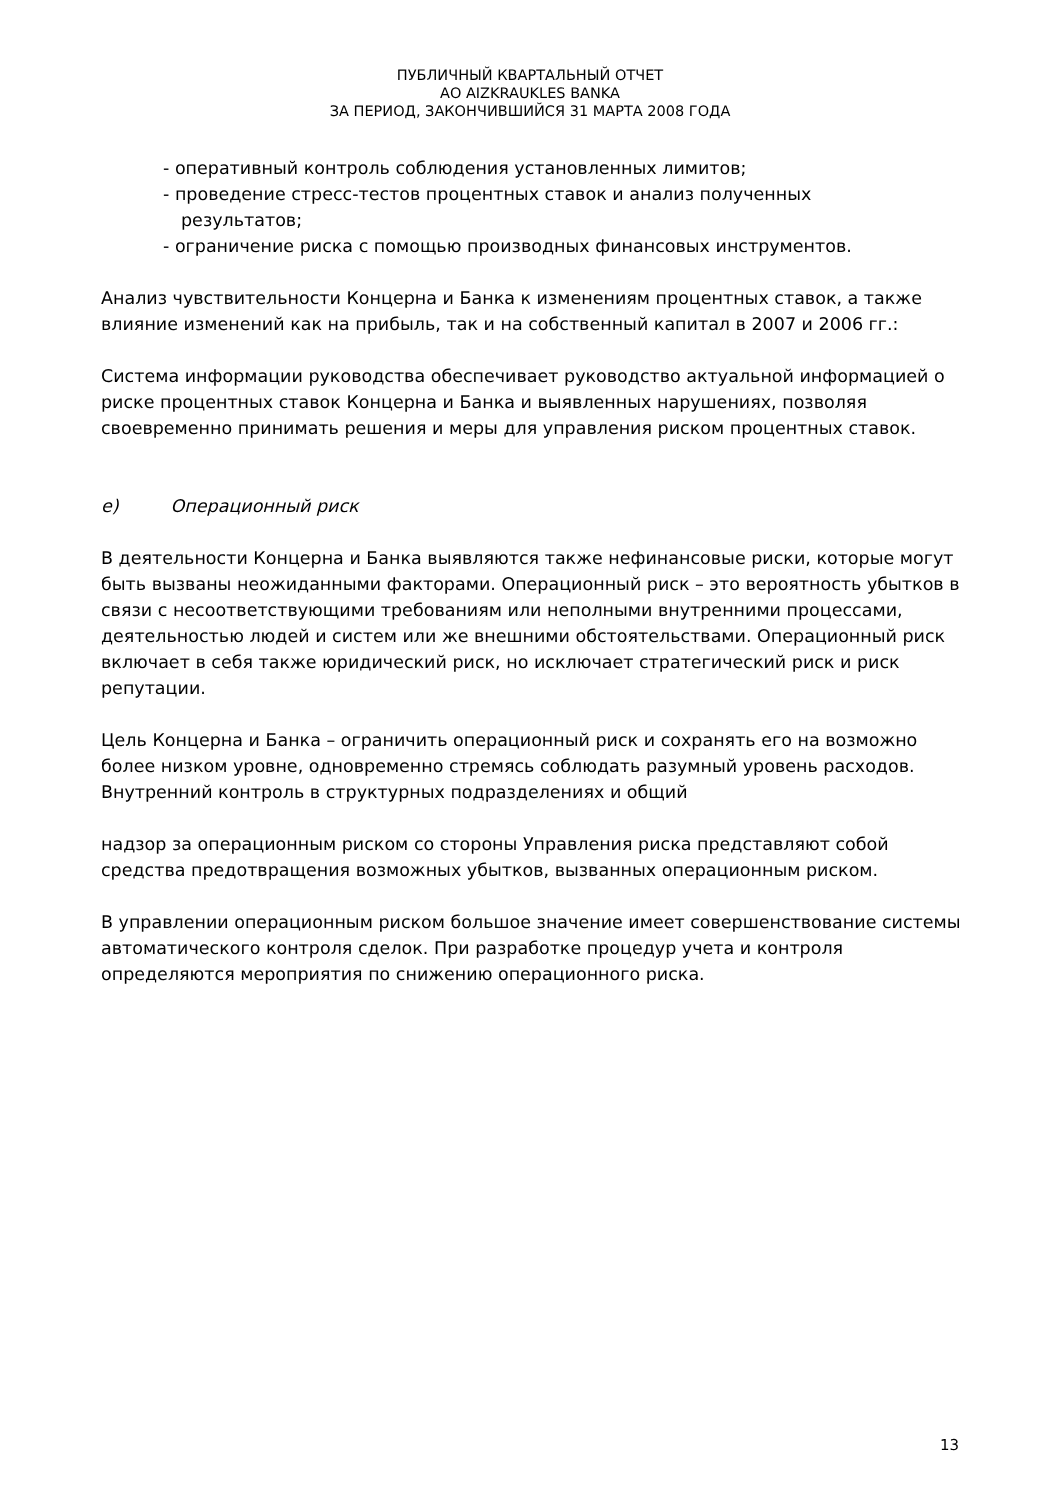ПУБЛИЧНЫЙ КВАРТАЛЬНЫЙ ОТЧЕТ
АО AIZKRAUKLES BANKA
ЗА ПЕРИОД, ЗАКОНЧИВШИЙСЯ 31 МАРТА 2008 ГОДА
- оперативный контроль соблюдения установленных лимитов;
- проведение стресс-тестов процентных ставок и анализ полученных
результатов;
- ограничение риска с помощью производных финансовых инструментов.
Анализ чувствительности Концерна и Банка к изменениям процентных ставок, а также влияние изменений как на прибыль, так и на собственный капитал в 2007 и 2006 гг.:
Система информации руководства обеспечивает руководство актуальной информацией о риске процентных ставок Концерна и Банка и выявленных нарушениях, позволяя своевременно принимать решения и меры для управления риском процентных ставок.
e) Операционный риск
В деятельности Концерна и Банка выявляются также нефинансовые риски, которые могут быть вызваны неожиданными факторами. Операционный риск – это вероятность убытков в связи с несоответствующими требованиям или неполными внутренними процессами, деятельностью людей и систем или же внешними обстоятельствами. Операционный риск включает в себя также юридический риск, но исключает стратегический риск и риск репутации.
Цель Концерна и Банка – ограничить операционный риск и сохранять его на возможно более низком уровне, одновременно стремясь соблюдать разумный уровень расходов. Внутренний контроль в структурных подразделениях и общий
надзор за операционным риском со стороны Управления риска представляют собой средства предотвращения возможных убытков, вызванных операционным риском.
В управлении операционным риском большое значение имеет совершенствование системы автоматического контроля сделок. При разработке процедур учета и контроля определяются мероприятия по снижению операционного риска.
13